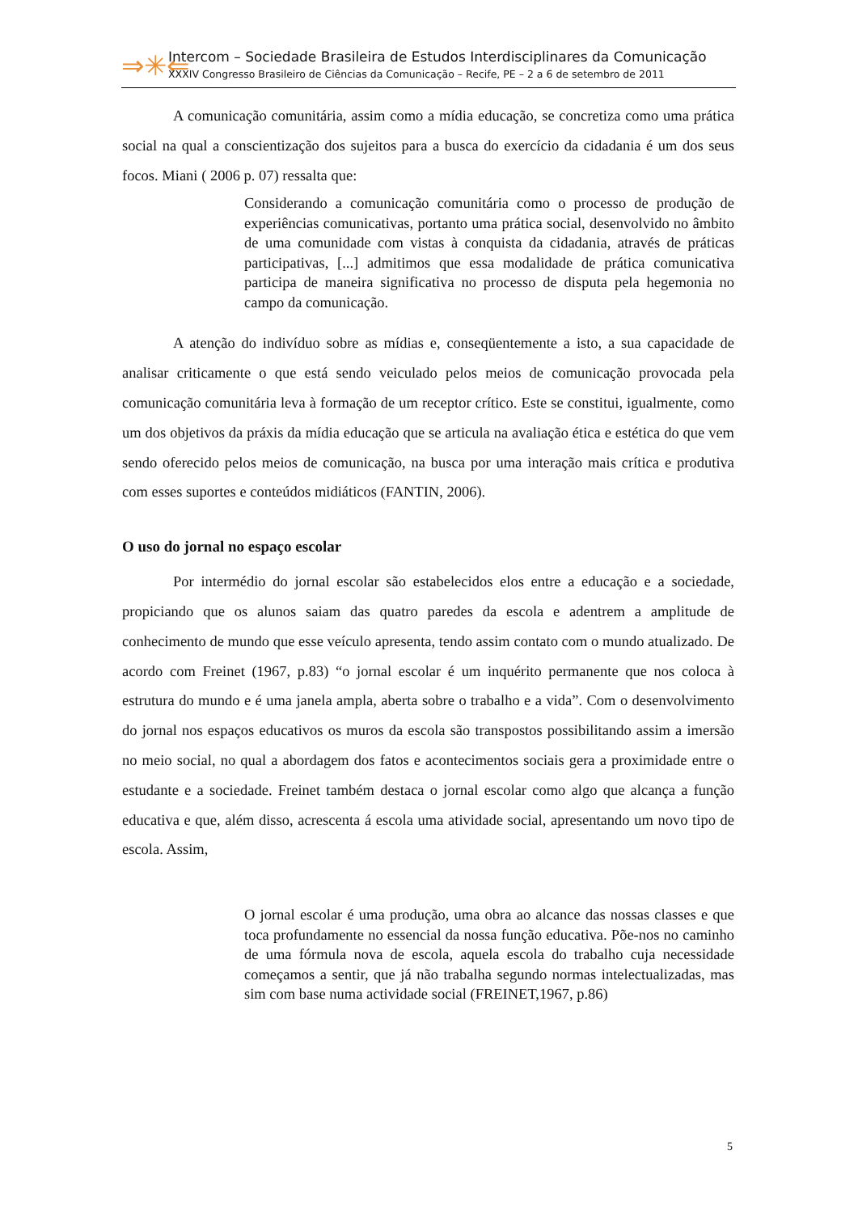⇒✳⇐
Intercom – Sociedade Brasileira de Estudos Interdisciplinares da Comunicação
XXXIV Congresso Brasileiro de Ciências da Comunicação – Recife, PE – 2 a 6 de setembro de 2011
A comunicação comunitária, assim como a mídia educação, se concretiza como uma prática social na qual a conscientização dos sujeitos para a busca do exercício da cidadania é um dos seus focos. Miani ( 2006 p. 07) ressalta que:
Considerando a comunicação comunitária como o processo de produção de experiências comunicativas, portanto uma prática social, desenvolvido no âmbito de uma comunidade com vistas à conquista da cidadania, através de práticas participativas, [...] admitimos que essa modalidade de prática comunicativa participa de maneira significativa no processo de disputa pela hegemonia no campo da comunicação.
A atenção do indivíduo sobre as mídias e, conseqüentemente a isto, a sua capacidade de analisar criticamente o que está sendo veiculado pelos meios de comunicação provocada pela comunicação comunitária leva à formação de um receptor crítico. Este se constitui, igualmente, como um dos objetivos da práxis da mídia educação que se articula na avaliação ética e estética do que vem sendo oferecido pelos meios de comunicação, na busca por uma interação mais crítica e produtiva com esses suportes e conteúdos midiáticos (FANTIN, 2006).
O uso do jornal no espaço escolar
Por intermédio do jornal escolar são estabelecidos elos entre a educação e a sociedade, propiciando que os alunos saiam das quatro paredes da escola e adentrem a amplitude de conhecimento de mundo que esse veículo apresenta, tendo assim contato com o mundo atualizado. De acordo com Freinet (1967, p.83) “o jornal escolar é um inquérito permanente que nos coloca à estrutura do mundo e é uma janela ampla, aberta sobre o trabalho e a vida”. Com o desenvolvimento do jornal nos espaços educativos os muros da escola são transpostos possibilitando assim a imersão no meio social, no qual a abordagem dos fatos e acontecimentos sociais gera a proximidade entre o estudante e a sociedade. Freinet também destaca o jornal escolar como algo que alcança a função educativa e que, além disso, acrescenta á escola uma atividade social, apresentando um novo tipo de escola. Assim,
O jornal escolar é uma produção, uma obra ao alcance das nossas classes e que toca profundamente no essencial da nossa função educativa. Põe-nos no caminho de uma fórmula nova de escola, aquela escola do trabalho cuja necessidade começamos a sentir, que já não trabalha segundo normas intelectualizadas, mas sim com base numa actividade social (FREINET,1967, p.86)
5